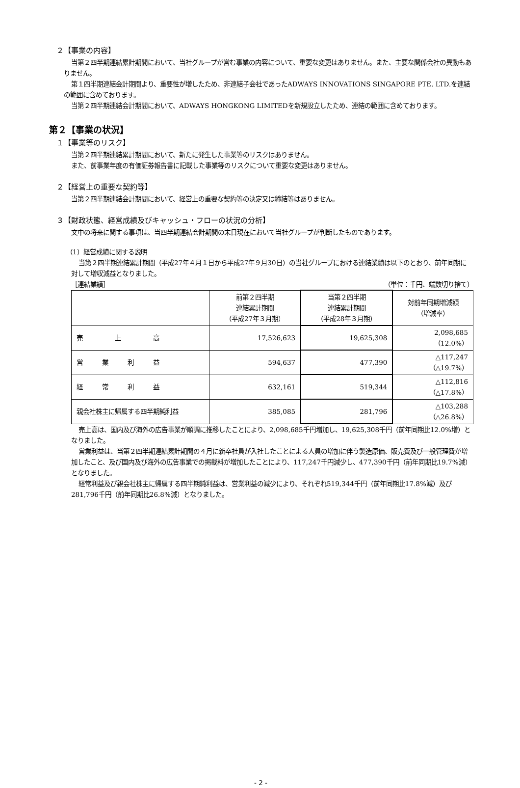２【事業の内容】
当第２四半期連結累計期間において、当社グループが営む事業の内容について、重要な変更はありません。また、主要な関係会社の異動もありません。
第１四半期連結会計期間より、重要性が増したため、非連結子会社であったADWAYS INNOVATIONS SINGAPORE PTE. LTD.を連結の範囲に含めております。
当第２四半期連結会計期間において、ADWAYS HONGKONG LIMITEDを新規設立したため、連結の範囲に含めております。
第２【事業の状況】
１【事業等のリスク】
当第２四半期連結累計期間において、新たに発生した事業等のリスクはありません。
また、前事業年度の有価証券報告書に記載した事業等のリスクについて重要な変更はありません。
２【経営上の重要な契約等】
当第２四半期連結会計期間において、経営上の重要な契約等の決定又は締結等はありません。
３【財政状態、経営成績及びキャッシュ・フローの状況の分析】
文中の将来に関する事項は、当四半期連結会計期間の末日現在において当社グループが判断したものであります。
（1）経営成績に関する説明
当第２四半期連結累計期間（平成27年４月１日から平成27年９月30日）の当社グループにおける連結業績は以下のとおり、前年同期に対して増収減益となりました。
［連結業績］ （単位：千円、端数切り捨て）
| | 前第２四半期 連結累計期間 （平成27年３月期） | 当第２四半期 連結累計期間 （平成28年３月期） | 対前年同期増減額 （増減率） |
| 売 上 高 | 17,526,623 | 19,625,308 | 2,098,685 （12.0%） |
| 営 業 利 益 | 594,637 | 477,390 | △117,247 （△19.7%） |
| 経 常 利 益 | 632,161 | 519,344 | △112,816 （△17.8%） |
| 親会社株主に帰属する四半期純利益 | 385,085 | 281,796 | △103,288 （△26.8%） |
売上高は、国内及び海外の広告事業が順調に推移したことにより、2,098,685千円増加し、19,625,308千円（前年同期比12.0%増）となりました。
営業利益は、当第２四半期連結累計期間の４月に新卒社員が入社したことによる人員の増加に伴う製造原価、販売費及び一般管理費が増加したこと、及び国内及び海外の広告事業での掲載料が増加したことにより、117,247千円減少し、477,390千円（前年同期比19.7%減）となりました。
経常利益及び親会社株主に帰属する四半期純利益は、営業利益の減少により、それぞれ519,344千円（前年同期比17.8%減）及び281,796千円（前年同期比26.8%減）となりました。
- 2 -